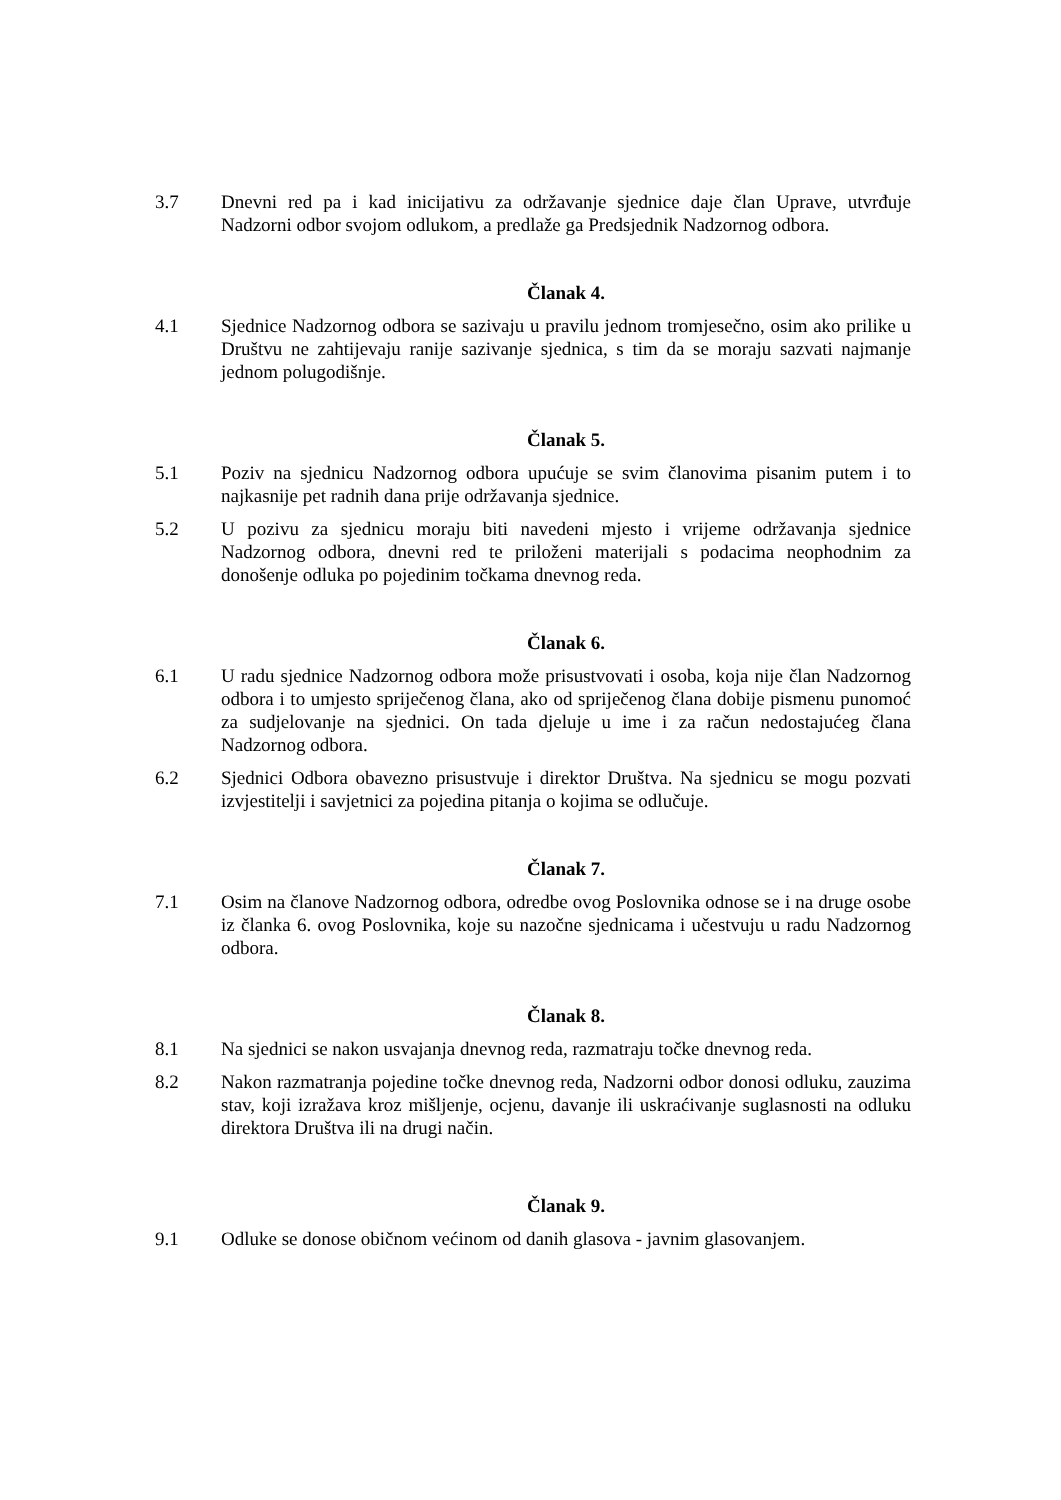3.7 Dnevni red pa i kad inicijativu za održavanje sjednice daje član Uprave, utvrđuje Nadzorni odbor svojom odlukom, a predlaže ga Predsjednik Nadzornog odbora.
Članak 4.
4.1 Sjednice Nadzornog odbora se sazivaju u pravilu jednom tromjesečno, osim ako prilike u Društvu ne zahtijevaju ranije sazivanje sjednica, s tim da se moraju sazvati najmanje jednom polugodišnje.
Članak 5.
5.1 Poziv na sjednicu Nadzornog odbora upućuje se svim članovima pisanim putem i to najkasnije pet radnih dana prije održavanja sjednice.
5.2 U pozivu za sjednicu moraju biti navedeni mjesto i vrijeme održavanja sjednice Nadzornog odbora, dnevni red te priloženi materijali s podacima neophodnim za donošenje odluka po pojedinim točkama dnevnog reda.
Članak 6.
6.1 U radu sjednice Nadzornog odbora može prisustvovati i osoba, koja nije član Nadzornog odbora i to umjesto spriječenog člana, ako od spriječenog člana dobije pismenu punomoć za sudjelovanje na sjednici. On tada djeluje u ime i za račun nedostajućeg člana Nadzornog odbora.
6.2 Sjednici Odbora obavezno prisustvuje i direktor Društva. Na sjednicu se mogu pozvati izvjestitelji i savjetnici za pojedina pitanja o kojima se odlučuje.
Članak 7.
7.1 Osim na članove Nadzornog odbora, odredbe ovog Poslovnika odnose se i na druge osobe iz članka 6. ovog Poslovnika, koje su nazočne sjednicama i učestvuju u radu Nadzornog odbora.
Članak 8.
8.1 Na sjednici se nakon usvajanja dnevnog reda, razmatraju točke dnevnog reda.
8.2 Nakon razmatranja pojedine točke dnevnog reda, Nadzorni odbor donosi odluku, zauzima stav, koji izražava kroz mišljenje, ocjenu, davanje ili uskraćivanje suglasnosti na odluku direktora Društva ili na drugi način.
Članak 9.
9.1 Odluke se donose običnom većinom od danih glasova - javnim glasovanjem.